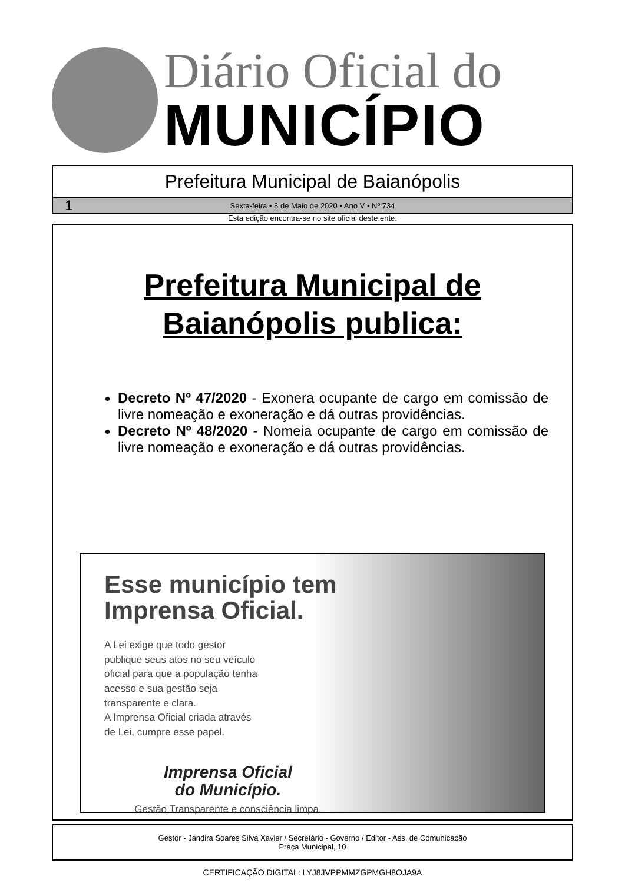Diário Oficial do
MUNICÍPIO
Prefeitura Municipal de Baianópolis
1 Sexta-feira • 8 de Maio de 2020 • Ano V • Nº 734
Esta edição encontra-se no site oficial deste ente.
Prefeitura Municipal de
Baianópolis publica:
Decreto Nº 47/2020 - Exonera ocupante de cargo em comissão de livre nomeação e exoneração e dá outras providências.
Decreto Nº 48/2020 - Nomeia ocupante de cargo em comissão de livre nomeação e exoneração e dá outras providências.
Esse município tem Imprensa Oficial.
A Lei exige que todo gestor
publique seus atos no seu veículo
oficial para que a população tenha
acesso e sua gestão seja
transparente e clara.
A Imprensa Oficial criada através
de Lei, cumpre esse papel.
Imprensa Oficial
do Município.
Gestão Transparente e consciência limpa.
Gestor - Jandira Soares Silva Xavier / Secretário - Governo / Editor - Ass. de Comunicação
Praça Municipal, 10
CERTIFICAÇÃO DIGITAL: LYJ8JVPPMMZGPMGH8OJA9A